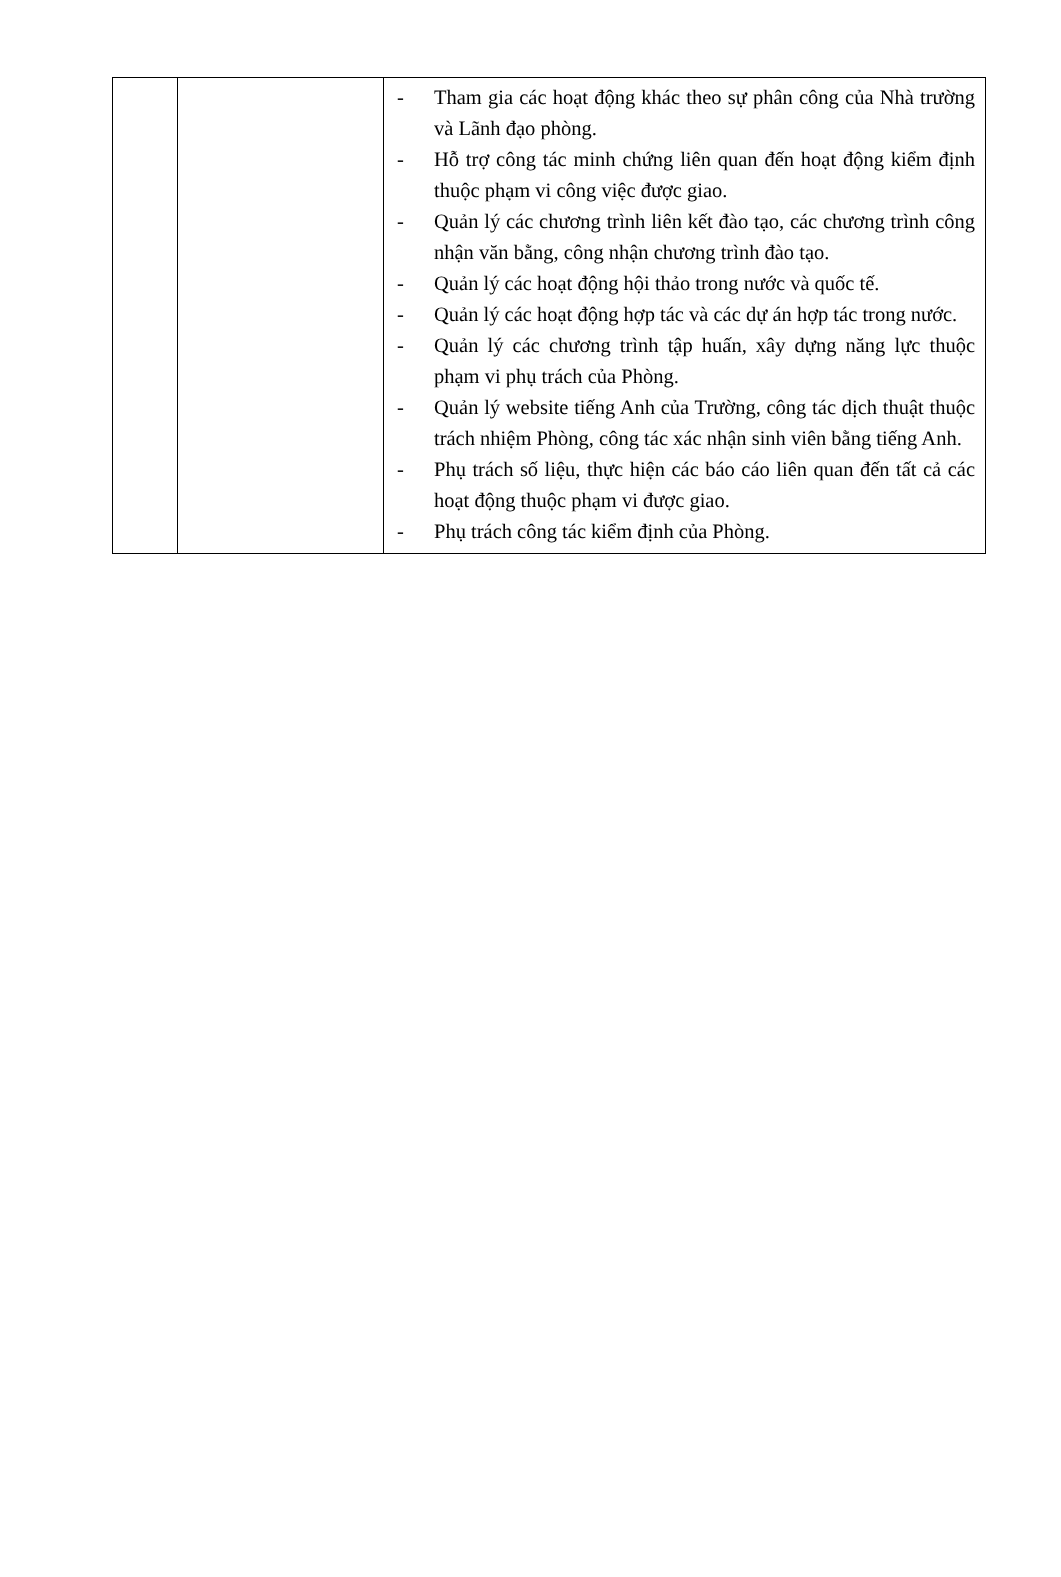| | | - Tham gia các hoạt động khác theo sự phân công của Nhà trường và Lãnh đạo phòng. - Hỗ trợ công tác minh chứng liên quan đến hoạt động kiểm định thuộc phạm vi công việc được giao. - Quản lý các chương trình liên kết đào tạo, các chương trình công nhận văn bằng, công nhận chương trình đào tạo. - Quản lý các hoạt động hội thảo trong nước và quốc tế. - Quản lý các hoạt động hợp tác và các dự án hợp tác trong nước. - Quản lý các chương trình tập huấn, xây dựng năng lực thuộc phạm vi phụ trách của Phòng. - Quản lý website tiếng Anh của Trường, công tác dịch thuật thuộc trách nhiệm Phòng, công tác xác nhận sinh viên bằng tiếng Anh. - Phụ trách số liệu, thực hiện các báo cáo liên quan đến tất cả các hoạt động thuộc phạm vi được giao. - Phụ trách công tác kiểm định của Phòng. |